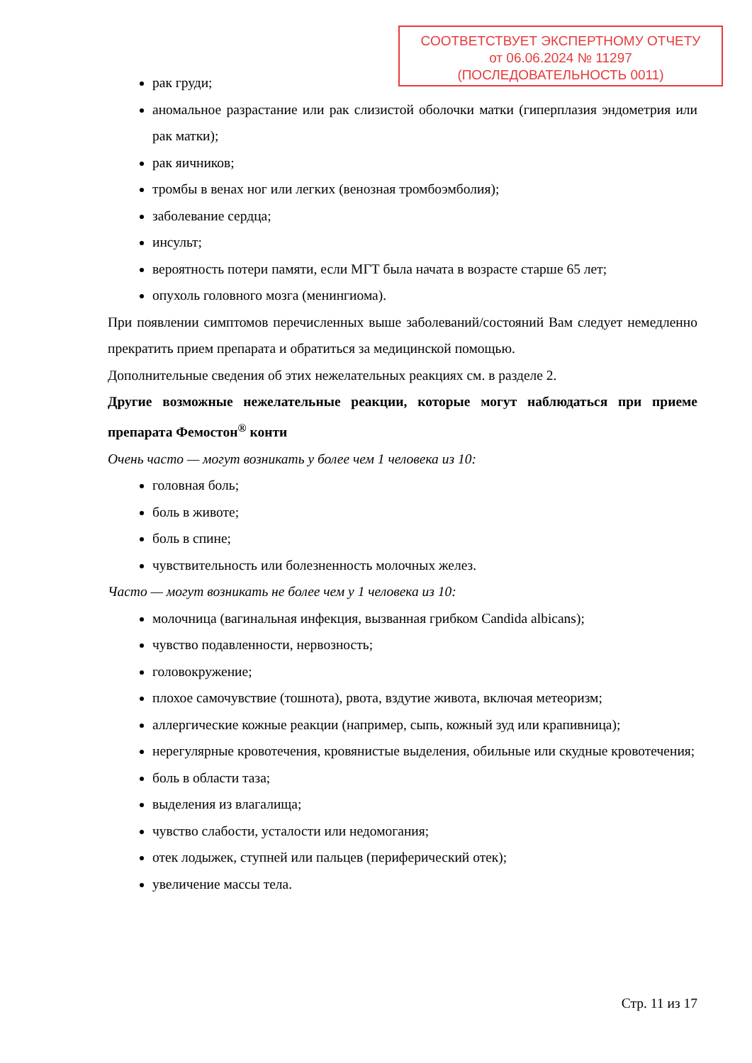СООТВЕТСТВУЕТ ЭКСПЕРТНОМУ ОТЧЕТУ
от 06.06.2024 № 11297
(ПОСЛЕДОВАТЕЛЬНОСТЬ 0011)
рак груди;
аномальное разрастание или рак слизистой оболочки матки (гиперплазия эндометрия или рак матки);
рак яичников;
тромбы в венах ног или легких (венозная тромбоэмболия);
заболевание сердца;
инсульт;
вероятность потери памяти, если МГТ была начата в возрасте старше 65 лет;
опухоль головного мозга (менингиома).
При появлении симптомов перечисленных выше заболеваний/состояний Вам следует немедленно прекратить прием препарата и обратиться за медицинской помощью.
Дополнительные сведения об этих нежелательных реакциях см. в разделе 2.
Другие возможные нежелательные реакции, которые могут наблюдаться при приеме препарата Фемостон<sup>®</sup> конти
Очень часто — могут возникать у более чем 1 человека из 10:
головная боль;
боль в животе;
боль в спине;
чувствительность или болезненность молочных желез.
Часто — могут возникать не более чем у 1 человека из 10:
молочница (вагинальная инфекция, вызванная грибком Candida albicans);
чувство подавленности, нервозность;
головокружение;
плохое самочувствие (тошнота), рвота, вздутие живота, включая метеоризм;
аллергические кожные реакции (например, сыпь, кожный зуд или крапивница);
нерегулярные кровотечения, кровянистые выделения, обильные или скудные кровотечения;
боль в области таза;
выделения из влагалища;
чувство слабости, усталости или недомогания;
отек лодыжек, ступней или пальцев (периферический отек);
увеличение массы тела.
Стр. 11 из 17